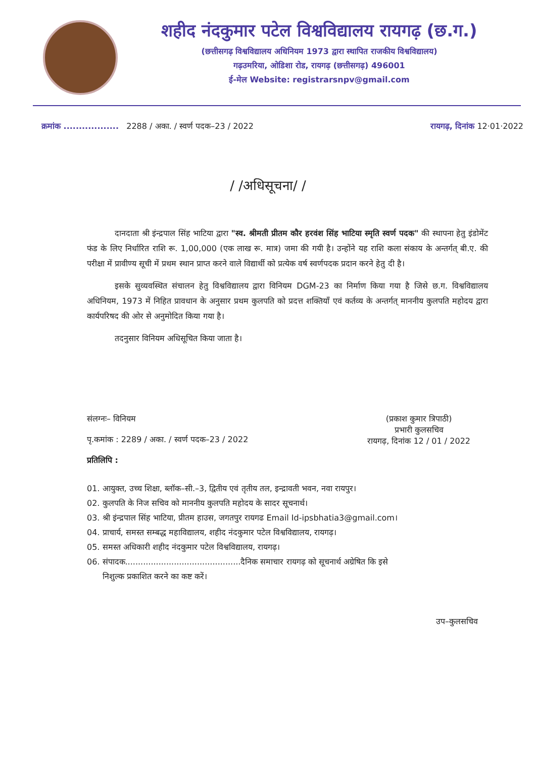शहीद नंदकुमार पटेल विश्वविद्यालय रायगढ़ (छ.ग.)
(छत्तीसगढ़ विश्वविद्यालय अधिनियम 1973 द्वारा स्थापित राजकीय विश्वविद्यालय)
गढ़उमरिया, ओडिशा रोड, रायगढ़ (छत्तीसगढ़) 496001
ई-मेल Website: registrarsnpv@gmail.com
क्रमांक .................. 2288 / अका. / स्वर्ण पदक–23 / 2022
रायगढ़, दिनांक 12·01·2022
/ /अधिसूचना/ /
दानदाता श्री इंन्द्रपाल सिंह भाटिया द्वारा "स्व. श्रीमती प्रीतम कौर हरवंश सिंह भाटिया स्मृति स्वर्ण पदक" की स्थापना हेतु इंडोमेंट फंड के लिए निर्धारित राशि रू. 1,00,000 (एक लाख रू. मात्र) जमा की गयी है। उन्होंने यह राशि कला संकाय के अन्तर्गत् बी.ए. की परीक्षा में प्रावीण्य सूची में प्रथम स्थान प्राप्त करने वाले विद्यार्थी को प्रत्येक वर्ष स्वर्णपदक प्रदान करने हेतु दी है।
इसके सुव्यवस्थित संचालन हेतु विश्वविद्यालय द्वारा विनियम DGM-23 का निर्माण किया गया है जिसे छ.ग. विश्वविद्यालय अधिनियम, 1973 में निहित प्रावधान के अनुसार प्रथम कुलपति को प्रदत्त शक्तियाँ एवं कर्तव्य के अन्तर्गत् माननीय कुलपति महोदय द्वारा कार्यपरिषद की ओर से अनुमोदित किया गया है।
तदनुसार विनियम अधिसूचित किया जाता है।
संलग्नः– विनियम
पृ.कमांक : 2289 / अका. / स्वर्ण पदक–23 / 2022
प्रतिलिपि :
(प्रकाश कुमार त्रिपाठी)
प्रभारी कुलसचिव
रायगढ़, दिनांक 12 / 01 / 2022
01. आयुक्त, उच्च शिक्षा, ब्लॉक–सी.–3, द्वितीय एवं तृतीय तल, इन्द्रावती भवन, नवा रायपुर।
02. कुलपति के निज सचिव को माननीय कुलपति महोदय के सादर सूचनार्थ।
03. श्री इंन्द्रपाल सिंह भाटिया, प्रीतम हाउस, जगतपुर रायगढ Email Id-ipsbhatia3@gmail.com।
04. प्राचार्य, समस्त सम्बद्ध महाविद्यालय, शहीद नंदकुमार पटेल विश्वविद्यालय, रायगढ़।
05. समस्त अधिकारी शहीद नंदकुमार पटेल विश्वविद्यालय, रायगढ़।
06. संपादक.............................................दैनिक समाचार रायगढ़ को सूचनार्थ अग्रेषित कि इसे
निशुल्क प्रकाशित करने का कष्ट करें।
उप–कुलसचिव